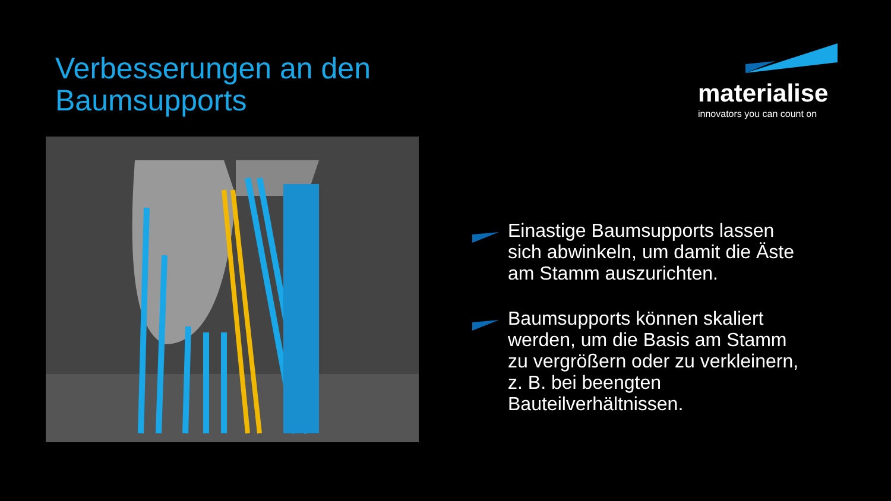Verbesserungen an den
Baumsupports
materialise
innovators you can count on
Einastige Baumsupports lassen sich abwinkeln, um damit die Äste am Stamm auszurichten.
Baumsupports können skaliert werden, um die Basis am Stamm zu vergrößern oder zu verkleinern, z. B. bei beengten Bauteilverhältnissen.